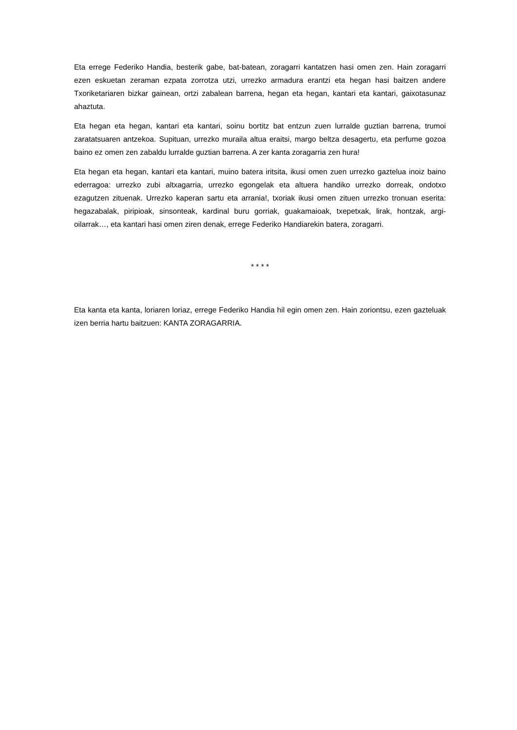Eta errege Federiko Handia, besterik gabe, bat-batean, zoragarri kantatzen hasi omen zen. Hain zoragarri ezen eskuetan zeraman ezpata zorrotza utzi, urrezko armadura erantzi eta hegan hasi baitzen andere Txoriketariaren bizkar gainean, ortzi zabalean barrena, hegan eta hegan, kantari eta kantari, gaixotasunaz ahaztuta.
Eta hegan eta hegan, kantari eta kantari, soinu bortitz bat entzun zuen lurralde guztian barrena, trumoi zaratatsuaren antzekoa. Supituan, urrezko muraila altua eraitsi, margo beltza desagertu, eta perfume gozoa baino ez omen zen zabaldu lurralde guztian barrena. A zer kanta zoragarria zen hura!
Eta hegan eta hegan, kantari eta kantari, muino batera iritsita, ikusi omen zuen urrezko gaztelua inoiz baino ederragoa: urrezko zubi altxagarria, urrezko egongelak eta altuera handiko urrezko dorreak, ondotxo ezagutzen zituenak. Urrezko kaperan sartu eta arrania!, txoriak ikusi omen zituen urrezko tronuan eserita: hegazabalak, piripioak, sinsonteak, kardinal buru gorriak, guakamaioak, txepetxak, lirak, hontzak, argi-oilarrak…, eta kantari hasi omen ziren denak, errege Federiko Handiarekin batera, zoragarri.
* * * *
Eta kanta eta kanta, loriaren loriaz, errege Federiko Handia hil egin omen zen. Hain zoriontsu, ezen gazteluak izen berria hartu baitzuen: KANTA ZORAGARRIA.